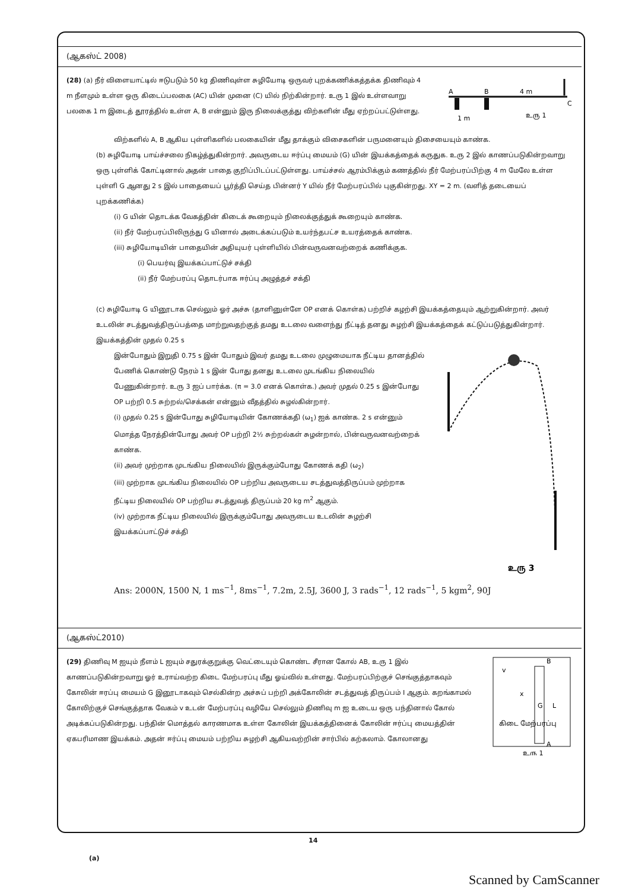(ஆகஸ்ட் 2008)
(28) (a) நீர் விளையாட்டில் ஈடுபடும் 50 kg திணிவுள்ள சுழியோடி ஒருவர் புறக்கணிக்கத்தக்க திணிவும் 4 m நீளமும் உள்ள ஒரு கிடைப்பலகை (AC) யின் முனை (C) யில் நிற்கின்றார். உரு 1 இல் உள்ளவாறு பலகை 1 m இடைத் தூரத்தில் உள்ள A, B என்னும் இரு நிலைக்குத்து விற்களின் மீது ஏற்றப்பட்டுள்ளது.
A
B
4 m
C
1 m
உரு 1
விற்களில் A, B ஆகிய புள்ளிகளில் பலகையின் மீது தாக்கும் விசைகளின் பருமனையும் திசையையும் காண்க.
(b) சுழியோடி பாய்ச்சலை நிகழ்த்துகின்றார். அவருடைய ஈர்ப்பு மையம் (G) யின் இயக்கத்தைக் கருதுக. உரு 2 இல் காணப்படுகின்றவாறு ஒரு புள்ளிக் கோட்டினால் அதன் பாதை குறிப்பிடப்பட்டுள்ளது. பாய்ச்சல் ஆரம்பிக்கும் கணத்தில் நீர் மேற்பரப்பிற்கு 4 m மேலே உள்ள புள்ளி G ஆனது 2 s இல் பாதையைப் பூர்த்தி செய்த பின்னர் Y யில் நீர் மேற்பரப்பில் புகுகின்றது. XY = 2 m. (வளித் தடையைப் புறக்கணிக்க)
(i) G யின் தொடக்க வேகத்தின் கிடைக் கூறையும் நிலைக்குத்துக் கூறையும் காண்க.
(ii) நீர் மேற்பரப்பிலிருந்து G யினால் அடைக்கப்படும் உயர்ந்தபட்ச உயரத்தைக் காண்க.
(iii) சுழியோடியின் பாதையின் அதியுயர் புள்ளியில் பின்வருவனவற்றைக் கணிக்குக.
(i) பெயர்வு இயக்கப்பாட்டுச் சக்தி
(ii) நீர் மேற்பரப்பு தொடர்பாக ஈர்ப்பு அழுத்தச் சக்தி
(c) சுழியோடி G யினூடாக செல்லும் ஓர் அச்சு (தாளினுள்ளே OP எனக் கொள்க) பற்றிச் கழற்சி இயக்கத்தையும் ஆற்றுகின்றார். அவர் உடலின் சடத்துவத்திருப்பத்தை மாற்றுவதற்குத் தமது உடலை வளைந்து நீட்டித் தனது சுழற்சி இயக்கத்தைக் கட்டுப்படுத்துகின்றார். இயக்கத்தின் முதல் 0.25 s
இன்போதும் இறுதி 0.75 s இன் போதும் இவர் தமது உடலை முழுமையாக நீட்டிய தானத்தில் பேணிக் கொண்டு நேரம் 1 s இன் போது தனது உடலை முடங்கிய நிலையில் பேணுகின்றார். உரு 3 ஐப் பார்க்க. (π = 3.0 எனக் கொள்க.) அவர் முதல் 0.25 s இன்போது OP பற்றி 0.5 சுற்றல்/செக்கன் என்னும் வீதத்தில் சுழல்கின்றார்.
(i) முதல் 0.25 s இன்போது சுழியோடியின் கோணக்கதி (ω<sub>1</sub>) ஐக் காண்க. 2 s என்னும் மொத்த நேரத்தின்போது அவர் OP பற்றி 2½ சுற்றல்கள் சுழன்றால், பின்வருவனவற்றைக் காண்க.
(ii) அவர் முற்றாக முடங்கிய நிலையில் இருக்கும்போது கோணக் கதி (ω<sub>2</sub>)
(iii) முற்றாக முடங்கிய நிலையில் OP பற்றிய அவருடைய சடத்துவத்திருப்பம் முற்றாக நீட்டிய நிலையில் OP பற்றிய சடத்துவத் திருப்பம் 20 kg m<sup>2</sup> ஆகும்.
(iv) முற்றாக நீட்டிய நிலையில் இருக்கும்போது அவருடைய உடலின் சுழற்சி இயக்கப்பாட்டுச் சக்தி
உரு 3
Ans: 2000N, 1500 N, 1 ms<sup>−1</sup>, 8ms<sup>−1</sup>, 7.2m, 2.5J, 3600 J, 3 rads<sup>−1</sup>, 12 rads<sup>−1</sup>, 5 kgm<sup>2</sup>, 90J
(ஆகஸ்ட்2010)
(29) திணிவு M ஐயும் நீளம் L ஐயும் சதுரக்குறுக்கு வெட்டையும் கொண்ட சீரான கோல் AB, உரு 1 இல் காணப்படுகின்றவாறு ஓர் உராய்வற்ற கிடை மேற்பரப்பு மீது ஓய்வில் உள்ளது. மேற்பரப்பிற்குச் செங்குத்தாகவும் கோலின் ஈரப்பு மையம் G இனூடாகவும் செல்கின்ற அச்சுப் பற்றி அக்கோலின் சடத்துவத் திருப்பம் I ஆகும். கறங்காமல் கோலிற்குச் செங்குத்தாக வேகம் v உடன் மேற்பரப்பு வழியே செல்லும் திணிவு m ஐ உடைய ஒரு பந்தினால் கோல் அடிக்கப்படுகின்றது. பந்தின் மொத்தல் காரணமாக உள்ள கோலின் இயக்கத்தினைக் கோலின் ஈர்ப்பு மையத்தின் ஏகபரிமாண இயக்கம். அதன் ஈர்ப்பு மையம் பற்றிய சுழற்சி ஆகியவற்றின் சார்பில் கற்கலாம். கோலானது
B
A
v
x
G
L
கிடை மேற்பரப்பு
உரு 1
14
(a)
Scanned by CamScanner